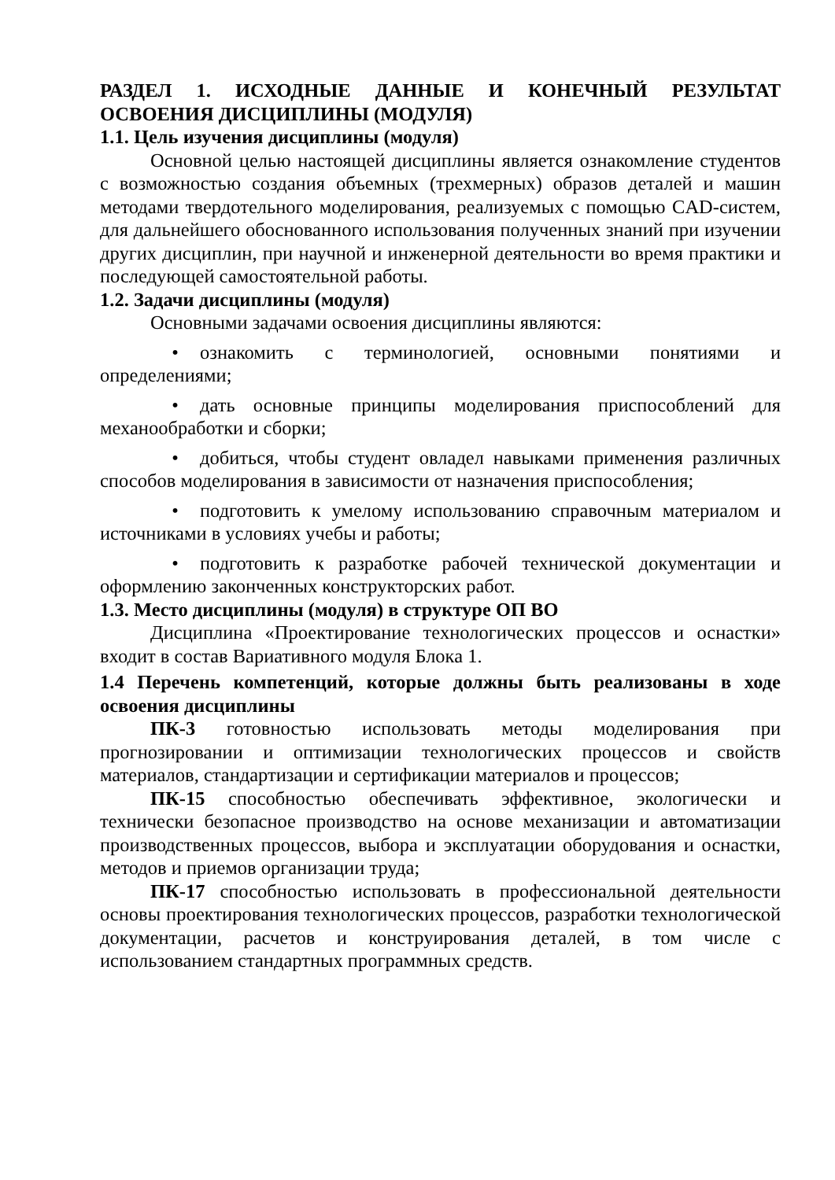РАЗДЕЛ 1. ИСХОДНЫЕ ДАННЫЕ И КОНЕЧНЫЙ РЕЗУЛЬТАТ ОСВОЕНИЯ ДИСЦИПЛИНЫ (МОДУЛЯ)
1.1. Цель изучения дисциплины (модуля)
Основной целью настоящей дисциплины является ознакомление студентов с возможностью создания объемных (трехмерных) образов деталей и машин методами твердотельного моделирования, реализуемых с помощью CAD-систем, для дальнейшего обоснованного использования полученных знаний при изучении других дисциплин, при научной и инженерной деятельности во время практики и последующей самостоятельной работы.
1.2. Задачи дисциплины (модуля)
Основными задачами освоения дисциплины являются:
• ознакомить с терминологией, основными понятиями и определениями;
• дать основные принципы моделирования приспособлений для механообработки и сборки;
• добиться, чтобы студент овладел навыками применения различных способов моделирования в зависимости от назначения приспособления;
• подготовить к умелому использованию справочным материалом и источниками в условиях учебы и работы;
• подготовить к разработке рабочей технической документации и оформлению законченных конструкторских работ.
1.3. Место дисциплины (модуля) в структуре ОП ВО
Дисциплина «Проектирование технологических процессов и оснастки» входит в состав Вариативного модуля Блока 1.
1.4 Перечень компетенций, которые должны быть реализованы в ходе освоения дисциплины
ПК-3 готовностью использовать методы моделирования при прогнозировании и оптимизации технологических процессов и свойств материалов, стандартизации и сертификации материалов и процессов;
ПК-15 способностью обеспечивать эффективное, экологически и технически безопасное производство на основе механизации и автоматизации производственных процессов, выбора и эксплуатации оборудования и оснастки, методов и приемов организации труда;
ПК-17 способностью использовать в профессиональной деятельности основы проектирования технологических процессов, разработки технологической документации, расчетов и конструирования деталей, в том числе с использованием стандартных программных средств.